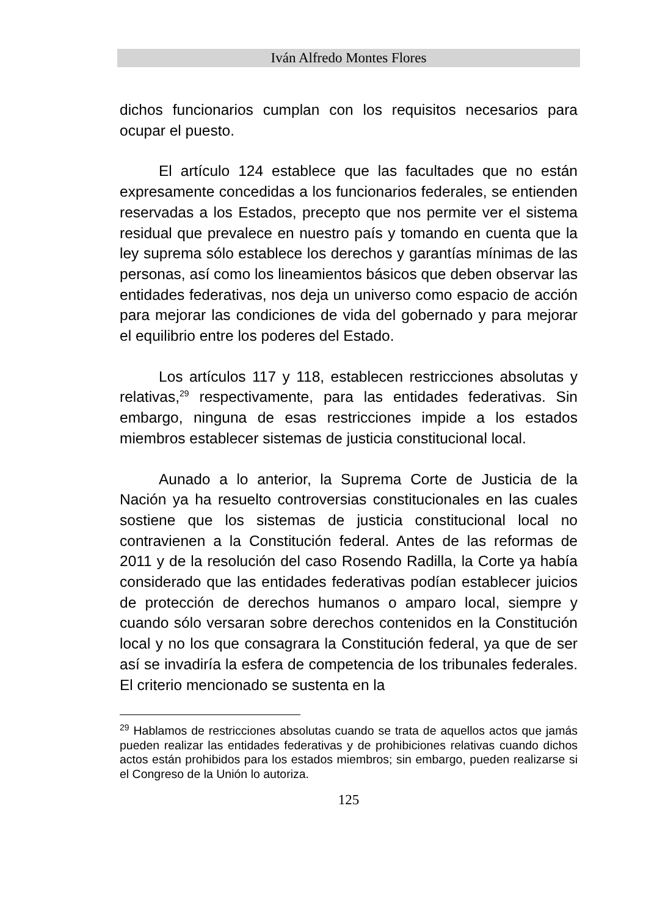Iván Alfredo Montes Flores
dichos funcionarios cumplan con los requisitos necesarios para ocupar el puesto.
El artículo 124 establece que las facultades que no están expresamente concedidas a los funcionarios federales, se entienden reservadas a los Estados, precepto que nos permite ver el sistema residual que prevalece en nuestro país y tomando en cuenta que la ley suprema sólo establece los derechos y garantías mínimas de las personas, así como los lineamientos básicos que deben observar las entidades federativas, nos deja un universo como espacio de acción para mejorar las condiciones de vida del gobernado y para mejorar el equilibrio entre los poderes del Estado.
Los artículos 117 y 118, establecen restricciones absolutas y relativas,<sup>29</sup> respectivamente, para las entidades federativas. Sin embargo, ninguna de esas restricciones impide a los estados miembros establecer sistemas de justicia constitucional local.
Aunado a lo anterior, la Suprema Corte de Justicia de la Nación ya ha resuelto controversias constitucionales en las cuales sostiene que los sistemas de justicia constitucional local no contravienen a la Constitución federal. Antes de las reformas de 2011 y de la resolución del caso Rosendo Radilla, la Corte ya había considerado que las entidades federativas podían establecer juicios de protección de derechos humanos o amparo local, siempre y cuando sólo versaran sobre derechos contenidos en la Constitución local y no los que consagrara la Constitución federal, ya que de ser así se invadiría la esfera de competencia de los tribunales federales. El criterio mencionado se sustenta en la
<sup>29</sup> Hablamos de restricciones absolutas cuando se trata de aquellos actos que jamás pueden realizar las entidades federativas y de prohibiciones relativas cuando dichos actos están prohibidos para los estados miembros; sin embargo, pueden realizarse si el Congreso de la Unión lo autoriza.
125